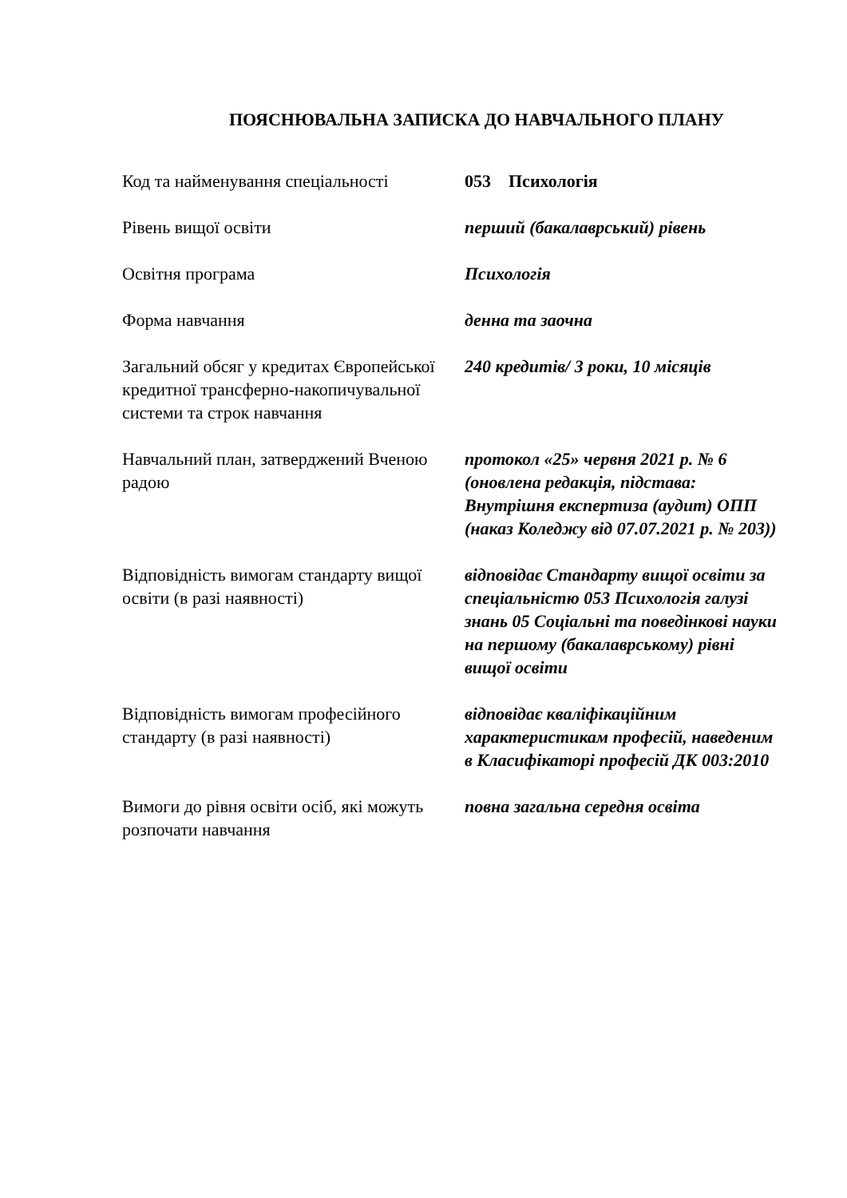ПОЯСНЮВАЛЬНА ЗАПИСКА ДО НАВЧАЛЬНОГО ПЛАНУ
Код та найменування спеціальності
053 Психологія
Рівень вищої освіти перший (бакалаврський) рівень
Освітня програма Психологія
Форма навчання денна та заочна
Загальний обсяг у кредитах Європейської кредитної трансферно-накопичувальної системи та строк навчання
240 кредитів/ 3 роки, 10 місяців
Навчальний план, затверджений Вченою радою
протокол «25» червня 2021 р. № 6 (оновлена редакція, підстава: Внутрішня експертиза (аудит) ОПП (наказ Коледжу від 07.07.2021 р. № 203))
Відповідність вимогам стандарту вищої освіти (в разі наявності)
відповідає Стандарту вищої освіти за спеціальністю 053 Психологія галузі знань 05 Соціальні та поведінкові науки на першому (бакалаврському) рівні вищої освіти
Відповідність вимогам професійного стандарту (в разі наявності)
відповідає кваліфікаційним характеристикам професій, наведеним в Класифікаторі професій ДК 003:2010
Вимоги до рівня освіти осіб, які можуть розпочати навчання
повна загальна середня освіта